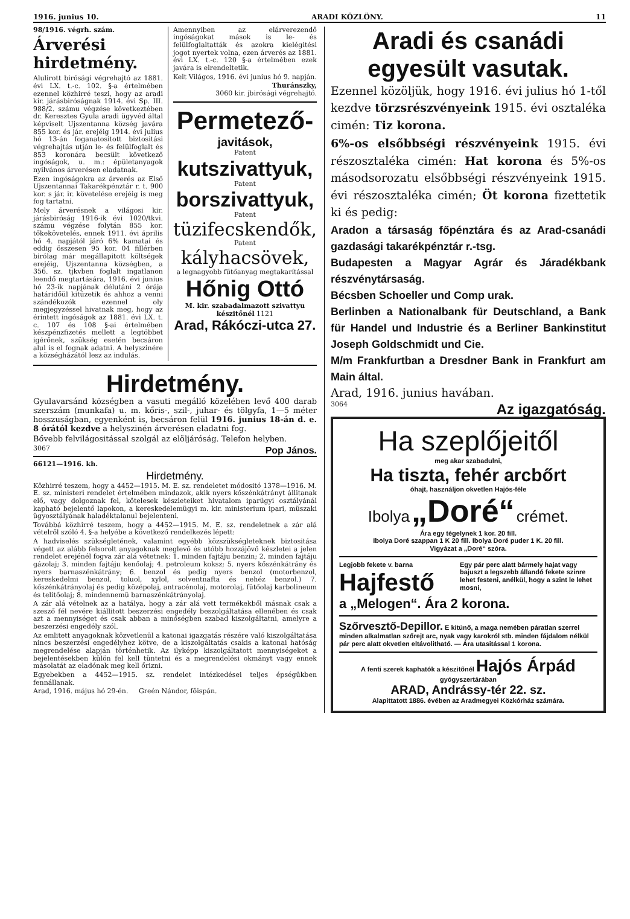1916. junius 10. ARADI KÖZLÖNY. 11
98/1916. végrh. szám.
Árverési hirdetmény.
Alulirott birósági végrehajtó az 1881. évi LX. t.-c. 102. §-a értelmében ezennel közhirré teszi, hogy az aradi kir. járásbiróságnak 1914. évi Sp. III. 988/2. számu végzése következtében dr. Keresztes Gyula aradi ügyvéd által képviselt Ujszentanna község javára 855 kor. és jár. erejéig 1914. évi julius hó 13-án foganatositott biztositási végrehajtás utján le- és felülfoglalt és 853 koronára becsült következő ingóságok, u. m.: épületanyagok nyilvános árverésen eladatnak.
Ezen ingóságokra az árverés az Első Ujszentannai Takarékpénztár r. t. 900 kor. s jár. ir. követelése erejéig is meg fog tartatni.
Mely árverésnek a világosi kir. járásbiróság 1916-ik évi 1020/tkvi. számu végzése folytán 855 kor. tőkekövetelés, ennek 1911. évi április hó 4. napjától járó 6% kamatai és eddig összesen 95 kor. 04 fillérben birólag már megállapitott költségek erejéig, Ujszentanna községben, a 356. sz. tjkvben foglalt ingatlanon leendő megtartására, 1916. évi junius hó 23-ik napjának délutáni 2 órája határidőül kitüzetik és ahhoz a venni szándékozók ezennel oly megjegyzéssel hivatnak meg, hogy az érintett ingóságok az 1881. évi LX. t. c. 107 és 108 §-ai értelmében készpénzfizetés mellett a legtöbbet igérőnek, szükség esetén becsáron alul is el fognak adatni. A helyszinére a községházától lesz az indulás.
Amennyiben az elárverezendő ingóságokat mások is le- és felülfoglaltatták és azokra kielégitési jogot nyertek volna, ezen árverés az 1881. évi LX. t.-c. 120 §-a értelmében ezek javára is elrendeltetik.
Kelt Világos, 1916. évi junius hó 9. napján.
Thuránszky,
3060 kir. jbirósági végrehajtó.
Permetező-
javitások,
Patent
kutszivattyuk,
Patent
borszivattyuk,
Patent
tüzifecskendők,
Patent
kályhacsövek,
a legnagyobb fűtőanyag megtakarítással
Hőnig Ottó
M. kir. szabadalmazott szivattyu készitőnél 1121
Arad, Rákóczi-utca 27.
Hirdetmény.
Gyulavarsánd községben a vasuti megálló közelében levő 400 darab szerszám (munkafa) u. m. kőris-, szil-, juhar- és tölgyfa, 1—5 méter hosszuságban, egyenként is, becsáron felül 1916. junius 18-án d. e. 8 órától kezdve a helyszinén árverésen eladatni fog.
Bővebb felvilágositással szolgál az elöljáróság. Telefon helyben.
3067 Pop János.
66121—1916. kh.
Hirdetmény.
Közhirré teszem, hogy a 4452—1915. M. E. sz. rendeletet módositó 1378—1916. M. E. sz. ministeri rendelet értelmében mindazok, akik nyers kőszénkátrányt állitanak elő, vagy dolgoznak fel, kötelesek készleteiket hivatalom iparügyi osztályánál kapható bejelentő lapokon, a kereskedelemügyi m. kir. ministerium ipari, müszaki ügyosztályának haladéktalanul bejelenteni.
Továbbá közhirré teszem, hogy a 4452—1915. M. E. sz. rendeletnek a zár alá vételről szóló 4. §-a helyébe a következő rendelkezés lépett:
A hadviselés szükségletének, valamint egyébb közszükségleteknek biztositása végett az alább felsorolt anyagoknak meglevő és utóbb hozzájövő készletei a jelen rendelet erejénél fogva zár alá vétetnek: 1. minden fajtáju benzin; 2. minden fajtáju gázolaj; 3. minden fajtáju kenőolaj; 4. petroleum koksz; 5. nyers kőszénkátrány és nyers barnaszénkátrány; 6. benzol és pedig nyers benzol (motorbenzol, kereskedelmi benzol, toluol, xylol, solventnafta és nehéz benzol.) 7. kőszénkátrányolaj és pedig középolaj, antracénolaj, motorolaj, fütőolaj karbolineum és telitőolaj; 8. mindennemü barnaszénkátrányolaj.
A zár alá vételnek az a hatálya, hogy a zár alá vett termékekből másnak csak a szesző fél nevére kiállitott beszerzési engedély beszolgáltatása ellenében és csak azt a mennyiséget és csak abban a minőségben szabad kiszolgáltatni, amelyre a beszerzési engedély szól.
Az emlitett anyagoknak közvetlenül a katonai igazgatás részére való kiszolgáltatása nincs beszerzési engedélyhez kötve, de a kiszolgáltatás csakis a katonai hatóság megrendelése alapján történhetik. Az ilyképp kiszolgáltatott mennyiségeket a bejelentésekben külön fel kell tüntetni és a megrendelési okmányt vagy ennek másolatát az eladónak meg kell őrizni.
Egyebekben a 4452—1915. sz. rendelet intézkedései teljes épségükben fennállanak.
Arad, 1916. május hó 29-én. Greén Nándor, főispán.
Aradi és csanádi egyesült vasutak.
Ezennel közöljük, hogy 1916. évi julius hó 1-től kezdve törzsrészvényeink 1915. évi osztaléka cimén: Tiz korona.
6%-os elsőbbségi részvényeink 1915. évi részosztaléka cimén: Hat korona és 5%-os másodsorozatu elsőbbségi részvényeink 1915. évi részosztaléka cimén; Öt korona fizettetik ki és pedig:
Aradon a társaság főpénztára és az Arad-csanádi gazdasági takarékpénztár r.-tsg.
Budapesten a Magyar Agrár és Járadékbank részvénytársaság.
Bécsben Schoeller und Comp urak.
Berlinben a Nationalbank für Deutschland, a Bank für Handel und Industrie és a Berliner Bankinstitut Joseph Goldschmidt und Cie.
M/m Frankfurtban a Dresdner Bank in Frankfurt am Main által.
Arad, 1916. junius havában.
3064 Az igazgatóság.
Ha szeplőjeitől
meg akar szabadulni,
Ha tiszta, fehér arcbőrt
óhajt, használjon okvetlen Hajós-féle
Ibolya „Doré“ crémet.
Ára egy tégelynek 1 kor. 20 fill.
Ibolya Doré szappan 1 K 20 fill. Ibolya Doré puder 1 K. 20 fill.
Vigyázat a „Doré“ szóra.
Legjobb fekete v. barna
Hajfestő
Egy pár perc alatt bármely hajat vagy bajuszt a legszebb állandó fekete szinre lehet festeni, anélkül, hogy a szint le lehet mosni,
a „Melogen“. Ára 2 korona.
Szőrvesztő-Depillor. E kitünő, a maga nemében páratlan szerrel minden alkalmatlan szőrejt arc, nyak vagy karokról stb. minden fájdalom nélkül pár perc alatt okvetlen eltávolitható. — Ára utasitással 1 korona.
A fenti szerek kaphatók a készitőnél Hajós Árpád gyógyszertárában
ARAD, Andrássy-tér 22. sz.
Alapittatott 1886. évében az Aradmegyei Közkórház számára.